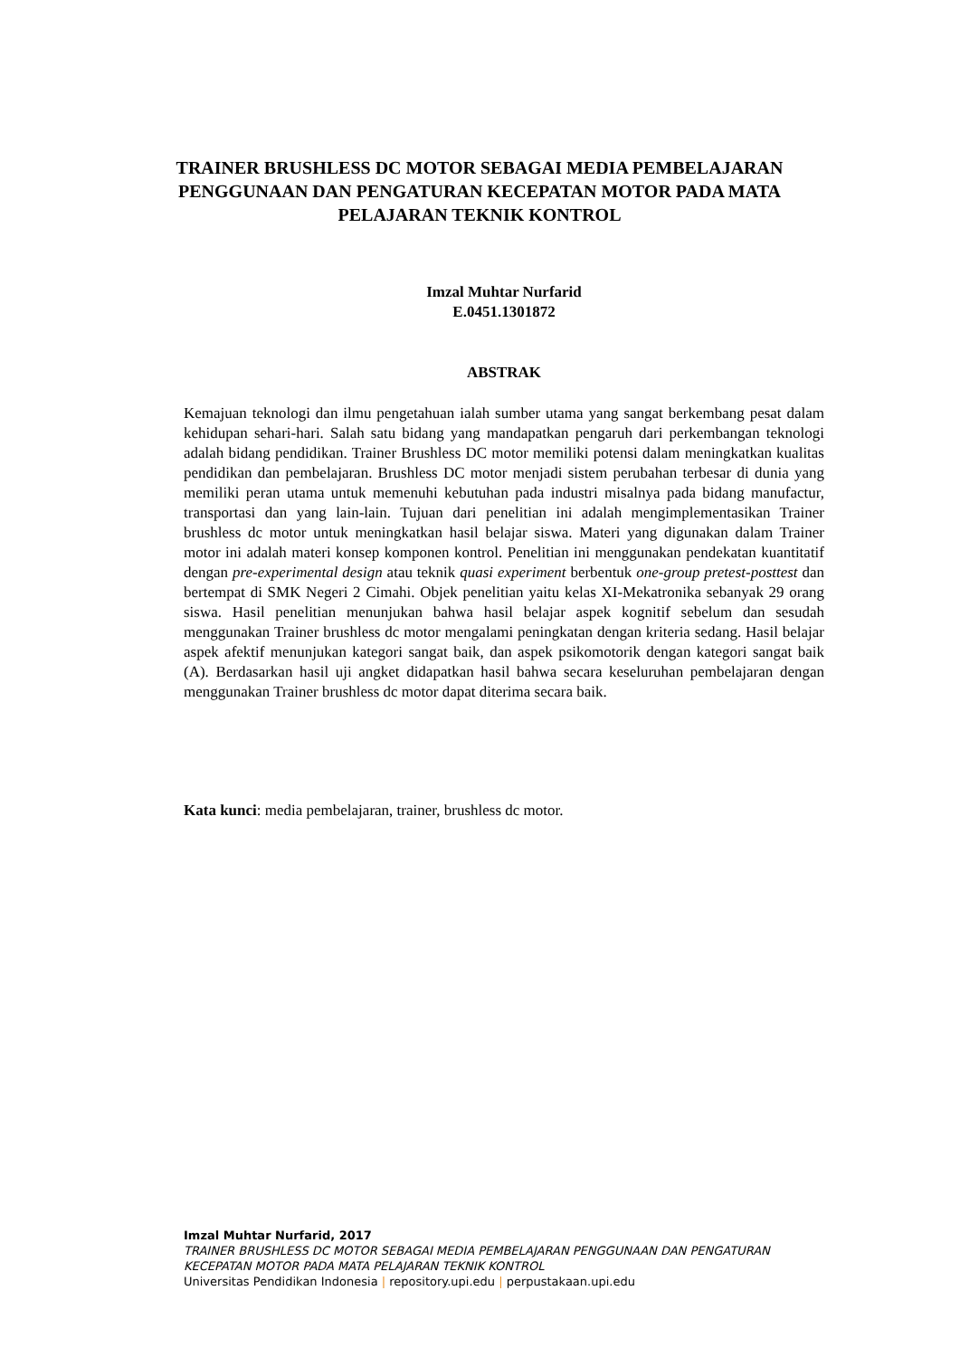TRAINER BRUSHLESS DC MOTOR SEBAGAI MEDIA PEMBELAJARAN PENGGUNAAN DAN PENGATURAN KECEPATAN MOTOR PADA MATA PELAJARAN TEKNIK KONTROL
Imzal Muhtar Nurfarid
E.0451.1301872
ABSTRAK
Kemajuan teknologi dan ilmu pengetahuan ialah sumber utama yang sangat berkembang pesat dalam kehidupan sehari-hari. Salah satu bidang yang mandapatkan pengaruh dari perkembangan teknologi adalah bidang pendidikan. Trainer Brushless DC motor memiliki potensi dalam meningkatkan kualitas pendidikan dan pembelajaran. Brushless DC motor menjadi sistem perubahan terbesar di dunia yang memiliki peran utama untuk memenuhi kebutuhan pada industri misalnya pada bidang manufactur, transportasi dan yang lain-lain. Tujuan dari penelitian ini adalah mengimplementasikan Trainer brushless dc motor untuk meningkatkan hasil belajar siswa. Materi yang digunakan dalam Trainer motor ini adalah materi konsep komponen kontrol. Penelitian ini menggunakan pendekatan kuantitatif dengan pre-experimental design atau teknik quasi experiment berbentuk one-group pretest-posttest dan bertempat di SMK Negeri 2 Cimahi. Objek penelitian yaitu kelas XI-Mekatronika sebanyak 29 orang siswa. Hasil penelitian menunjukan bahwa hasil belajar aspek kognitif sebelum dan sesudah menggunakan Trainer brushless dc motor mengalami peningkatan dengan kriteria sedang. Hasil belajar aspek afektif menunjukan kategori sangat baik, dan aspek psikomotorik dengan kategori sangat baik (A). Berdasarkan hasil uji angket didapatkan hasil bahwa secara keseluruhan pembelajaran dengan menggunakan Trainer brushless dc motor dapat diterima secara baik.
Kata kunci: media pembelajaran, trainer, brushless dc motor.
Imzal Muhtar Nurfarid, 2017
TRAINER BRUSHLESS DC MOTOR SEBAGAI MEDIA PEMBELAJARAN PENGGUNAAN DAN PENGATURAN KECEPATAN MOTOR PADA MATA PELAJARAN TEKNIK KONTROL
Universitas Pendidikan Indonesia | repository.upi.edu | perpustakaan.upi.edu